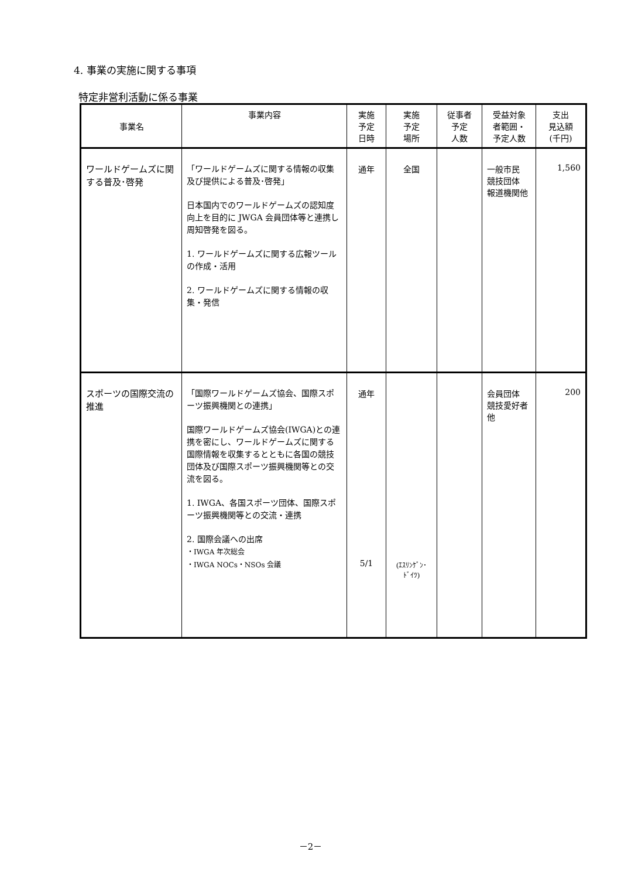4. 事業の実施に関する事項
特定非営利活動に係る事業
| 事業名 | 事業内容 | 実施 予定 日時 | 実施 予定 場所 | 従事者 予定 人数 | 受益対象 者範囲・ 予定人数 | 支出 見込額 (千円) |
| --- | --- | --- | --- | --- | --- | --- |
| ワールドゲームズに関する普及･啓発 | 「ワールドゲームズに関する情報の収集及び提供による普及･啓発」 日本国内でのワールドゲームズの認知度向上を目的に JWGA 会員団体等と連携し周知啓発を図る。 1. ワールドゲームズに関する広報ツールの作成・活用 2. ワールドゲームズに関する情報の収集・発信 | 通年 | 全国 | | 一般市民 競技団体 報道機関他 | 1,560 |
| スポーツの国際交流の推進 | 「国際ワールドゲームズ協会、国際スポーツ振興機関との連携」 国際ワールドゲームズ協会(IWGA)との連携を密にし、ワールドゲームズに関する国際情報を収集するとともに各国の競技団体及び国際スポーツ振興機関等との交流を図る。 1. IWGA、各国スポーツ団体、国際スポーツ振興機関等との交流・連携 2. 国際会議への出席 ・IWGA 年次総会 ・IWGA NOCs・NSOs 会議 | 通年 5/1 | (ｴｽﾘﾝｹﾞﾝ･ ﾄﾞｲﾂ) | | 会員団体 競技愛好者 他 | 200 |
－2－